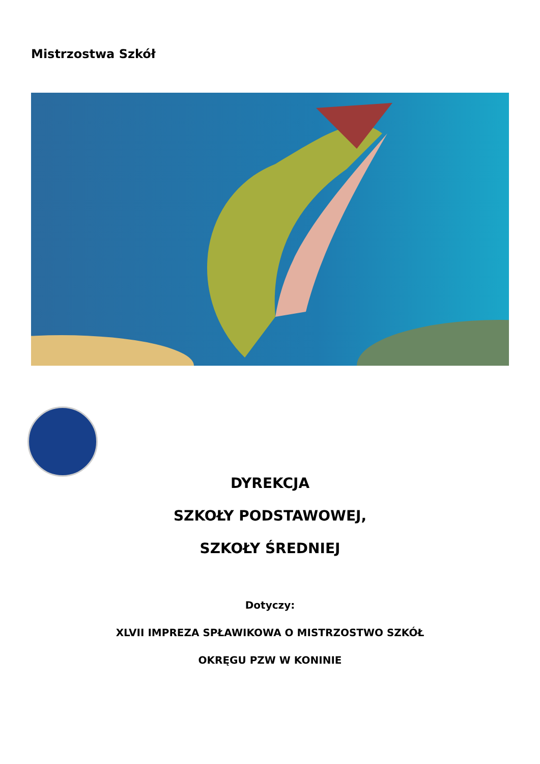Mistrzostwa Szkół
DYREKCJA
SZKOŁY PODSTAWOWEJ,
SZKOŁY ŚREDNIEJ
Dotyczy:
XLVII IMPREZA SPŁAWIKOWA O MISTRZOSTWO SZKÓŁ
OKRĘGU PZW W KONINIE